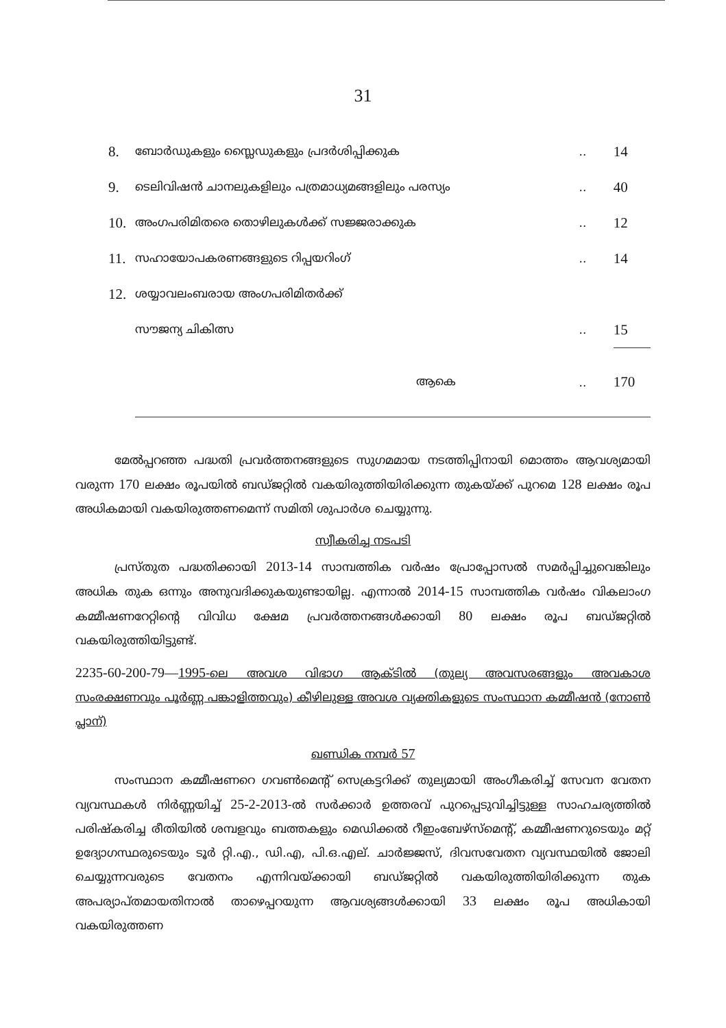31
| 8. | ബോർഡുകളും സ്ലൈഡുകളും പ്രദർശിപ്പിക്കുക | .. | 14 |
| 9. | ടെലിവിഷൻ ചാനലുകളിലും പത്രമാധ്യമങ്ങളിലും പരസ്യം | .. | 40 |
| 10. | അംഗപരിമിതരെ തൊഴിലുകൾക്ക് സജ്ജരാക്കുക | .. | 12 |
| 11. | സഹായോപകരണങ്ങളുടെ റിപ്പയറിംഗ് | .. | 14 |
| 12. | ശയ്യാവലംബരായ അംഗപരിമിതർക്ക് | | |
| | സൗജന്യ ചികിത്സ | .. | 15 |
| | ആകെ | .. | 170 |
മേൽപ്പറഞ്ഞ പദ്ധതി പ്രവർത്തനങ്ങളുടെ സുഗമമായ നടത്തിപ്പിനായി മൊത്തം ആവശ്യമായി വരുന്ന 170 ലക്ഷം രൂപയിൽ ബഡ്ജറ്റിൽ വകയിരുത്തിയിരിക്കുന്ന തുകയ്ക്ക് പുറമെ 128 ലക്ഷം രൂപ അധികമായി വകയിരുത്തണമെന്ന് സമിതി ശുപാർശ ചെയ്യുന്നു.
സ്വീകരിച്ച നടപടി
പ്രസ്തുത പദ്ധതിക്കായി 2013-14 സാമ്പത്തിക വർഷം പ്രോപ്പോസൽ സമർപ്പിച്ചുവെങ്കിലും അധിക തുക ഒന്നും അനുവദിക്കുകയുണ്ടായില്ല. എന്നാൽ 2014-15 സാമ്പത്തിക വർഷം വികലാംഗ കമ്മീഷണറേറ്റിന്റെ വിവിധ ക്ഷേമ പ്രവർത്തനങ്ങൾക്കായി 80 ലക്ഷം രൂപ ബഡ്ജറ്റിൽ വകയിരുത്തിയിട്ടുണ്ട്.
2235-60-200-79—1995-ലെ അവശ വിഭാഗ ആക്ടിൽ (തുല്യ അവസരങ്ങളും അവകാശ സംരക്ഷണവും പൂർണ്ണ പങ്കാളിത്തവും) കീഴിലുള്ള അവശ വ്യക്തികളുടെ സംസ്ഥാന കമ്മീഷൻ (നോൺ പ്ലാന്)
ഖണ്ഡിക നമ്പർ 57
സംസ്ഥാന കമ്മീഷണറെ ഗവൺമെന്റ് സെക്രട്ടറിക്ക് തുല്യമായി അംഗീകരിച്ച് സേവന വേതന വ്യവസ്ഥകൾ നിർണ്ണയിച്ച് 25-2-2013-ൽ സർക്കാർ ഉത്തരവ് പുറപ്പെടുവിച്ചിട്ടുള്ള സാഹചര്യത്തിൽ പരിഷ്കരിച്ച രീതിയിൽ ശമ്പളവും ബത്തകളും മെഡിക്കൽ റീഇംബേഴ്സ്മെന്റ്, കമ്മീഷണറുടെയും മറ്റ് ഉദ്യോഗസ്ഥരുടെയും ടൂർ റ്റി.എ., ഡി.എ, പി.ഒ.എല്. ചാർജ്ജസ്, ദിവസവേതന വ്യവസ്ഥയിൽ ജോലി ചെയ്യുന്നവരുടെ വേതനം എന്നിവയ്ക്കായി ബഡ്ജറ്റിൽ വകയിരുത്തിയിരിക്കുന്ന തുക അപര്യാപ്തമായതിനാൽ താഴെപ്പറയുന്ന ആവശ്യങ്ങൾക്കായി 33 ലക്ഷം രൂപ അധികായി വകയിരുത്തണ